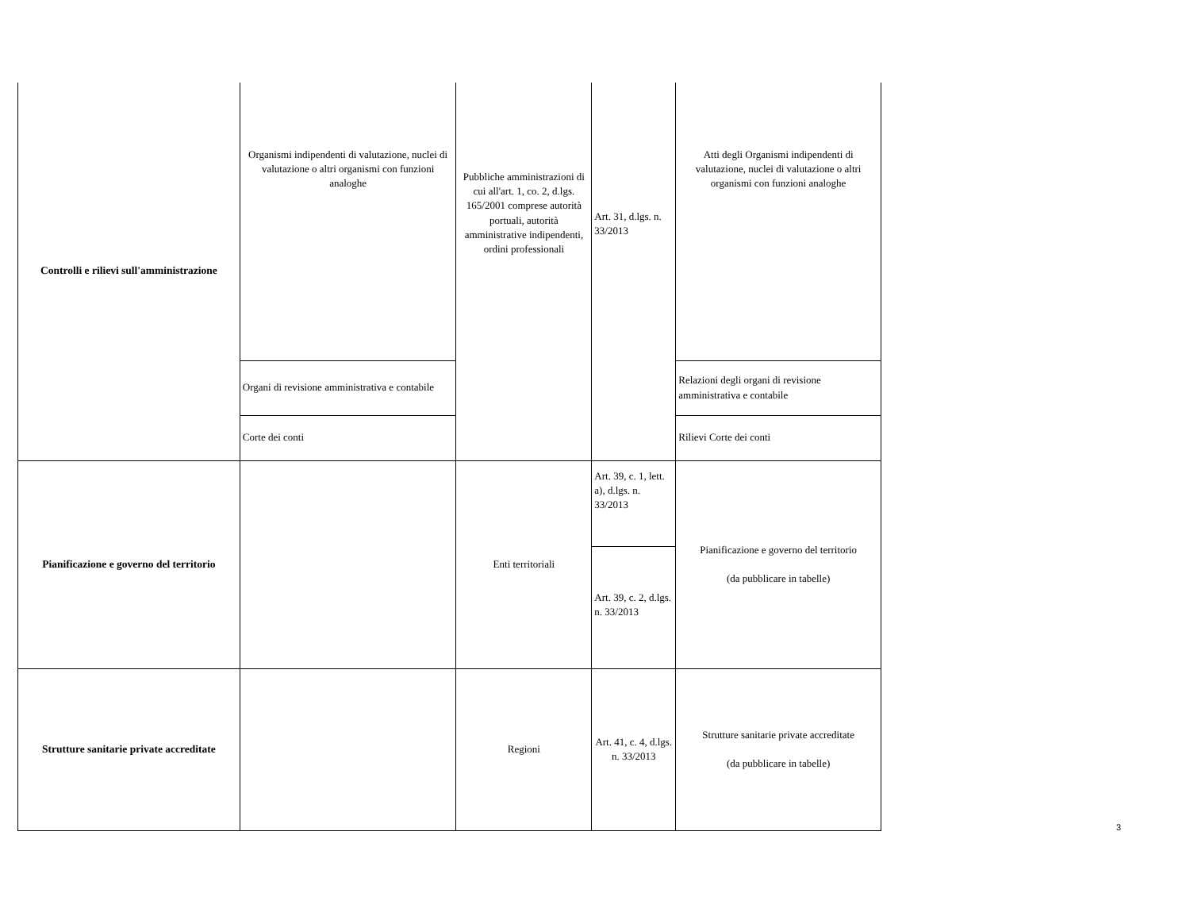| Controlli e rilievi sull'amministrazione | Organismi indipendenti di valutazione, nuclei di valutazione o altri organismi con funzioni analoghe | Pubbliche amministrazioni di cui all'art. 1, co. 2, d.lgs. 165/2001 comprese autorità portuali, autorità amministrative indipendenti, ordini professionali | Art. 31, d.lgs. n. 33/2013 | Atti degli Organismi indipendenti di valutazione, nuclei di valutazione o altri organismi con funzioni analoghe |
| | Organi di revisione amministrativa e contabile | | | Relazioni degli organi di revisione amministrativa e contabile |
| | Corte dei conti | | | Rilievi Corte dei conti |
| Pianificazione e governo del territorio | | Enti territoriali | Art. 39, c. 1, lett. a), d.lgs. n. 33/2013 | Pianificazione e governo del territorio (da pubblicare in tabelle) |
| | | | Art. 39, c. 2, d.lgs. n. 33/2013 | |
| Strutture sanitarie private accreditate | | Regioni | Art. 41, c. 4, d.lgs. n. 33/2013 | Strutture sanitarie private accreditate (da pubblicare in tabelle) |
3